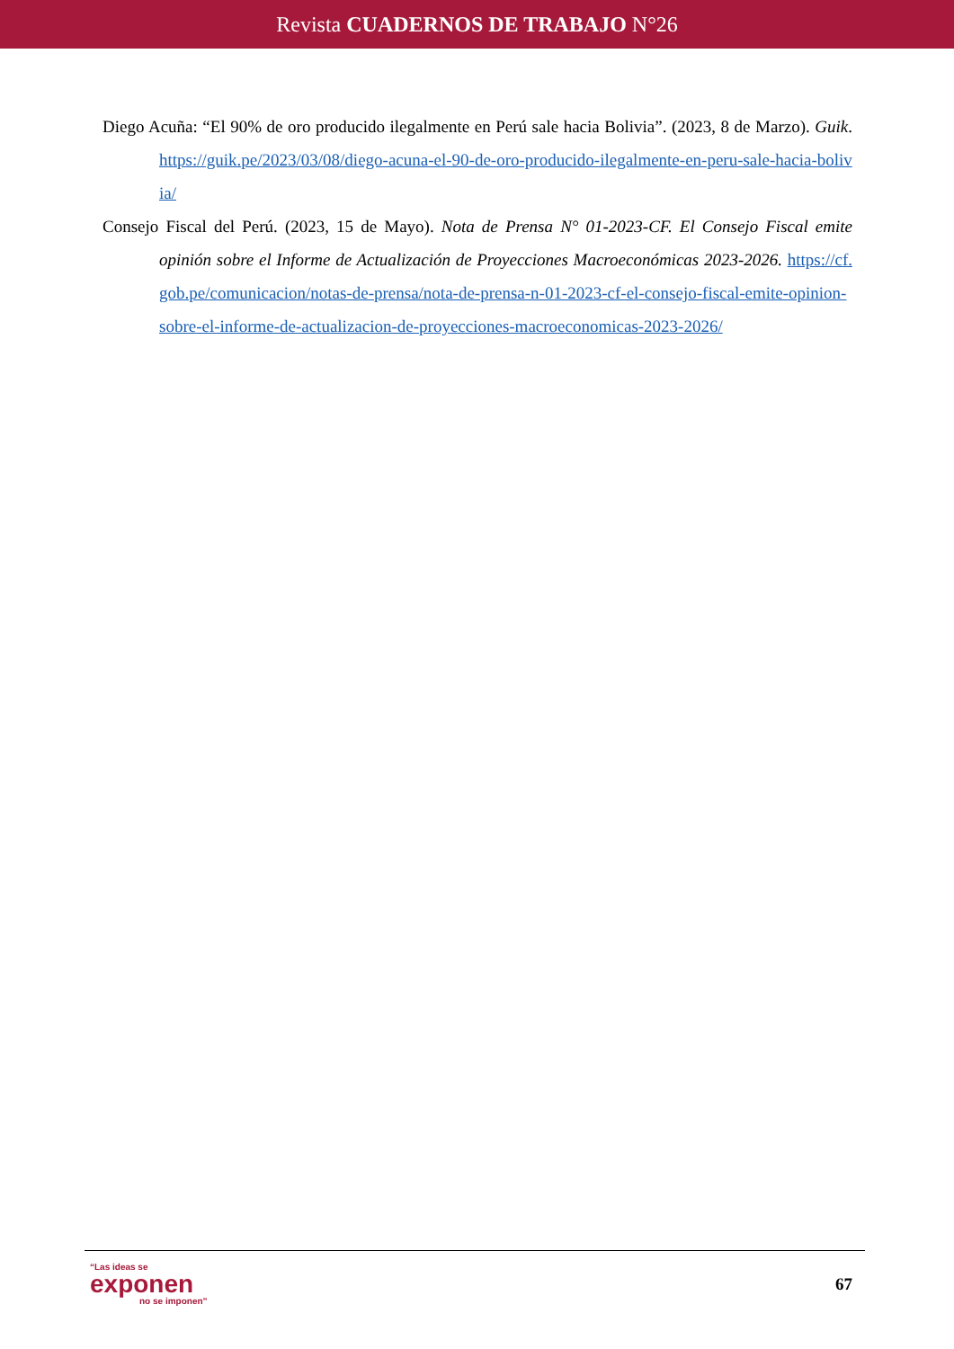Revista CUADERNOS DE TRABAJO N°26
Diego Acuña: “El 90% de oro producido ilegalmente en Perú sale hacia Bolivia”. (2023, 8 de Marzo). Guik. https://guik.pe/2023/03/08/diego-acuna-el-90-de-oro-producido-ilegalmente-en-peru-sale-hacia-bolivia/
Consejo Fiscal del Perú. (2023, 15 de Mayo). Nota de Prensa N° 01-2023-CF. El Consejo Fiscal emite opinión sobre el Informe de Actualización de Proyecciones Macroeconómicas 2023-2026. https://cf.gob.pe/comunicacion/notas-de-prensa/nota-de-prensa-n-01-2023-cf-el-consejo-fiscal-emite-opinion-sobre-el-informe-de-actualizacion-de-proyecciones-macroeconomicas-2023-2026/
“Las ideas se
exponen
no se imponen”
67